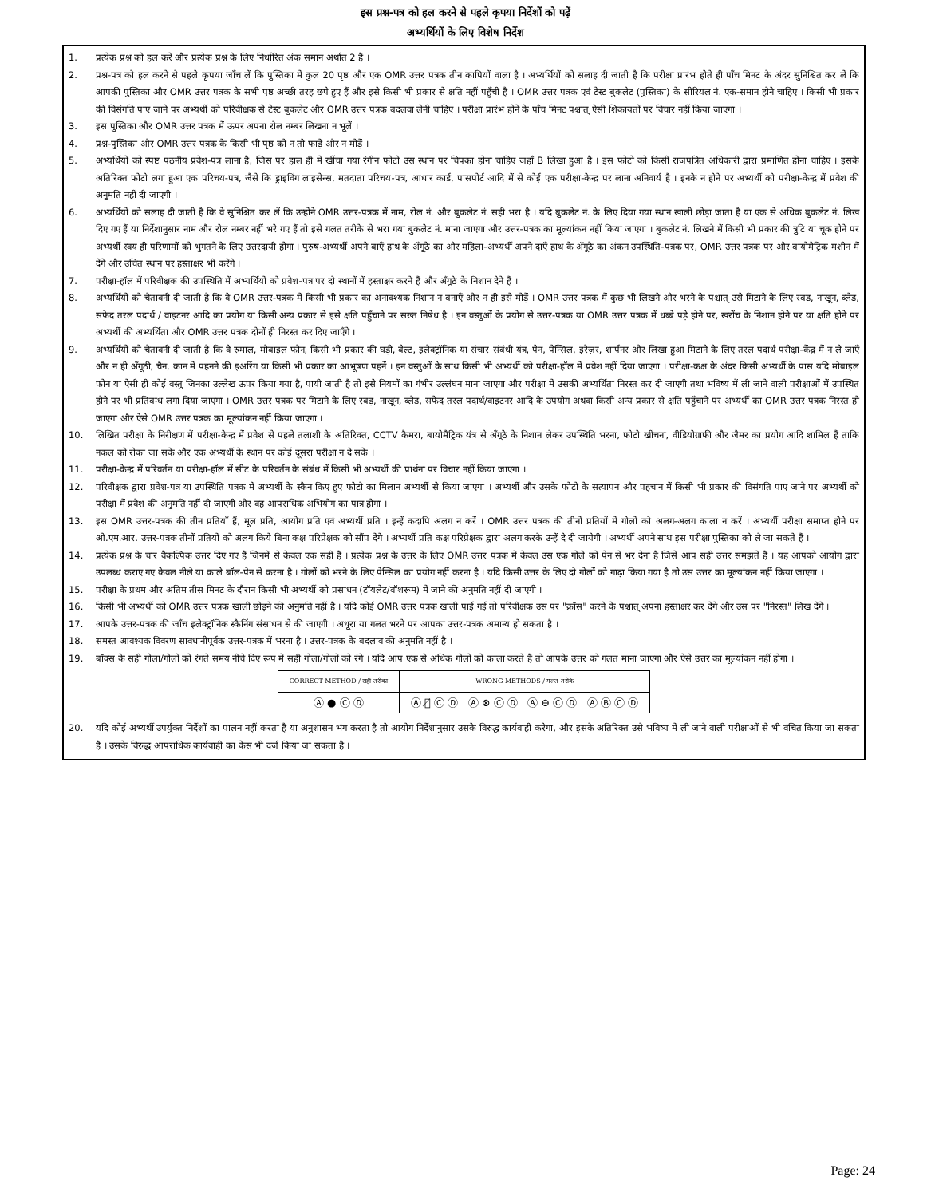इस प्रश्न-पत्र को हल करने से पहले कृपया निर्देशों को पढ़ें
अभ्यर्थियों के लिए विशेष निर्देश
1. प्रत्येक प्रश्न को हल करें और प्रत्येक प्रश्न के लिए निर्धारित अंक समान अर्थात 2 हैं ।
2. प्रश्न-पत्र को हल करने से पहले कृपया जाँच लें कि पुस्तिका में कुल 20 पृष्ठ और एक OMR उत्तर पत्रक तीन कापियों वाला है । अभ्यर्थियों को सलाह दी जाती है कि परीक्षा प्रारंभ होते ही पाँच मिनट के अंदर सुनिश्चित कर लें कि आपकी पुस्तिका और OMR उत्तर पत्रक के सभी पृष्ठ अच्छी तरह छपे हुए हैं और इसे किसी भी प्रकार से क्षति नहीं पहुँची है । OMR उत्तर पत्रक एवं टेस्ट बुकलेट (पुस्तिका) के सीरियल नं. एक-समान होने चाहिए । किसी भी प्रकार की विसंगति पाए जाने पर अभ्यर्थी को परिवीक्षक से टेस्ट बुकलेट और OMR उत्तर पत्रक बदलवा लेनी चाहिए । परीक्षा प्रारंभ होने के पाँच मिनट पश्चात् ऐसी शिकायतों पर विचार नहीं किया जाएगा ।
3. इस पुस्तिका और OMR उत्तर पत्रक में ऊपर अपना रोल नम्बर लिखना न भूलें ।
4. प्रश्न-पुस्तिका और OMR उत्तर पत्रक के किसी भी पृष्ठ को न तो फाड़ें और न मोड़ें ।
5. अभ्यर्थियों को स्पष्ट पठनीय प्रवेश-पत्र लाना है, जिस पर हाल ही में खींचा गया रंगीन फोटो उस स्थान पर चिपका होना चाहिए जहाँ B लिखा हुआ है । इस फोटो को किसी राजपत्रित अधिकारी द्वारा प्रमाणित होना चाहिए । इसके अतिरिक्त फोटो लगा हुआ एक परिचय-पत्र, जैसे कि ड्राइविंग लाइसेन्स, मतदाता परिचय-पत्र, आधार कार्ड, पासपोर्ट आदि में से कोई एक परीक्षा-केन्द्र पर लाना अनिवार्य है । इनके न होने पर अभ्यर्थी को परीक्षा-केन्द्र में प्रवेश की अनुमति नहीं दी जाएगी ।
6. अभ्यर्थियों को सलाह दी जाती है कि वे सुनिश्चित कर लें कि उन्होंने OMR उत्तर-पत्रक में नाम, रोल नं. और बुकलेट नं. सही भरा है । यदि बुकलेट नं. के लिए दिया गया स्थान खाली छोड़ा जाता है या एक से अधिक बुकलेट नं. लिख दिए गए हैं या निर्देशानुसार नाम और रोल नम्बर नहीं भरे गए हैं तो इसे गलत तरीके से भरा गया बुकलेट नं. माना जाएगा और उत्तर-पत्रक का मूल्यांकन नहीं किया जाएगा । बुकलेट नं. लिखने में किसी भी प्रकार की त्रुटि या चूक होने पर अभ्यर्थी स्वयं ही परिणामों को भुगतने के लिए उत्तरदायी होगा । पुरुष-अभ्यर्थी अपने बाएँ हाथ के अँगूठे का और महिला-अभ्यर्थी अपने दाएँ हाथ के अँगूठे का अंकन उपस्थिति-पत्रक पर, OMR उत्तर पत्रक पर और बायोमैट्रिक मशीन में देंगे और उचित स्थान पर हस्ताक्षर भी करेंगे ।
7. परीक्षा-हॉल में परिवीक्षक की उपस्थिति में अभ्यर्थियों को प्रवेश-पत्र पर दो स्थानों में हस्ताक्षर करने हैं और अँगूठे के निशान देने हैं ।
8. अभ्यर्थियों को चेतावनी दी जाती है कि वे OMR उत्तर-पत्रक में किसी भी प्रकार का अनावश्यक निशान न बनाएँ और न ही इसे मोड़ें । OMR उत्तर पत्रक में कुछ भी लिखने और भरने के पश्चात् उसे मिटाने के लिए रबड, नाखून, ब्लेड, सफेद तरल पदार्थ / वाइटनर आदि का प्रयोग या किसी अन्य प्रकार से इसे क्षति पहुँचाने पर सख़्त निषेध है । इन वस्तुओं के प्रयोग से उत्तर-पत्रक या OMR उत्तर पत्रक में धब्बे पड़े होने पर, खरोंच के निशान होने पर या क्षति होने पर अभ्यर्थी की अभ्यर्थिता और OMR उत्तर पत्रक दोनों ही निरस्त कर दिए जाएँगे ।
9. अभ्यर्थियों को चेतावनी दी जाती है कि वे रुमाल, मोबाइल फोन, किसी भी प्रकार की घड़ी, बेल्ट, इलेक्ट्रॉनिक या संचार संबंधी यंत्र, पेन, पेन्सिल, इरेज़र, शार्पनर और लिखा हुआ मिटाने के लिए तरल पदार्थ परीक्षा-केंद्र में न ले जाएँ और न ही अँगूठी, चैन, कान में पहनने की इअरिंग या किसी भी प्रकार का आभूषण पहनें । इन वस्तुओं के साथ किसी भी अभ्यर्थी को परीक्षा-हॉल में प्रवेश नहीं दिया जाएगा । परीक्षा-कक्ष के अंदर किसी अभ्यर्थी के पास यदि मोबाइल फोन या ऐसी ही कोई वस्तु जिनका उल्लेख ऊपर किया गया है, पायी जाती है तो इसे नियमों का गंभीर उल्लंघन माना जाएगा और परीक्षा में उसकी अभ्यर्थिता निरस्त कर दी जाएगी तथा भविष्य में ली जाने वाली परीक्षाओं में उपस्थित होने पर भी प्रतिबन्ध लगा दिया जाएगा । OMR उत्तर पत्रक पर मिटाने के लिए रबड़, नाखून, ब्लेड, सफेद तरल पदार्थ/वाइटनर आदि के उपयोग अथवा किसी अन्य प्रकार से क्षति पहुँचाने पर अभ्यर्थी का OMR उत्तर पत्रक निरस्त हो जाएगा और ऐसे OMR उत्तर पत्रक का मूल्यांकन नहीं किया जाएगा ।
10. लिखित परीक्षा के निरीक्षण में परीक्षा-केन्द्र में प्रवेश से पहले तलाशी के अतिरिक्त, CCTV कैमरा, बायोमैट्रिक यंत्र से अँगूठे के निशान लेकर उपस्थिति भरना, फोटो खींचना, वीडियोग्राफी और जैमर का प्रयोग आदि शामिल हैं ताकि नकल को रोका जा सके और एक अभ्यर्थी के स्थान पर कोई दूसरा परीक्षा न दे सके ।
11. परीक्षा-केन्द्र में परिवर्तन या परीक्षा-हॉल में सीट के परिवर्तन के संबंध में किसी भी अभ्यर्थी की प्रार्थना पर विचार नहीं किया जाएगा ।
12. परिवीक्षक द्वारा प्रवेश-पत्र या उपस्थिति पत्रक में अभ्यर्थी के स्कैन किए हुए फोटो का मिलान अभ्यर्थी से किया जाएगा । अभ्यर्थी और उसके फोटो के सत्यापन और पहचान में किसी भी प्रकार की विसंगति पाए जाने पर अभ्यर्थी को परीक्षा में प्रवेश की अनुमति नहीं दी जाएगी और वह आपराधिक अभियोग का पात्र होगा ।
13. इस OMR उत्तर-पत्रक की तीन प्रतियाँ हैं, मूल प्रति, आयोग प्रति एवं अभ्यर्थी प्रति । इन्हें कदापि अलग न करें । OMR उत्तर पत्रक की तीनों प्रतियों में गोलों को अलग-अलग काला न करें । अभ्यर्थी परीक्षा समाप्त होने पर ओ.एम.आर. उत्तर-पत्रक तीनों प्रतियों को अलग किये बिना कक्ष परिप्रेक्षक को सौंप देंगे । अभ्यर्थी प्रति कक्ष परिप्रेक्षक द्वारा अलग करके उन्हें दे दी जायेगी । अभ्यर्थी अपने साथ इस परीक्षा पुस्तिका को ले जा सकते हैं ।
14. प्रत्येक प्रश्न के चार वैकल्पिक उत्तर दिए गए हैं जिनमें से केवल एक सही है । प्रत्येक प्रश्न के उत्तर के लिए OMR उत्तर पत्रक में केवल उस एक गोले को पेन से भर देना है जिसे आप सही उत्तर समझते हैं । यह आपको आयोग द्वारा उपलब्ध कराए गए केवल नीले या काले बॉल-पेन से करना है । गोलों को भरने के लिए पेन्सिल का प्रयोग नहीं करना है । यदि किसी उत्तर के लिए दो गोलों को गाढ़ा किया गया है तो उस उत्तर का मूल्यांकन नहीं किया जाएगा ।
15. परीक्षा के प्रथम और अंतिम तीस मिनट के दौरान किसी भी अभ्यर्थी को प्रसाधन (टॉयलेट/वॉशरूम) में जाने की अनुमति नहीं दी जाएगी ।
16. किसी भी अभ्यर्थी को OMR उत्तर पत्रक खाली छोड़ने की अनुमति नहीं है । यदि कोई OMR उत्तर पत्रक खाली पाई गई तो परिवीक्षक उस पर "क्रॉस" करने के पश्चात् अपना हस्ताक्षर कर देंगे और उस पर "निरस्त" लिख देंगे ।
17. आपके उत्तर-पत्रक की जाँच इलेक्ट्रॉनिक स्कैनिंग संसाधन से की जाएगी । अधूरा या गलत भरने पर आपका उत्तर-पत्रक अमान्य हो सकता है ।
18. समस्त आवश्यक विवरण सावधानीपूर्वक उत्तर-पत्रक में भरना है । उत्तर-पत्रक के बदलाव की अनुमति नहीं है ।
19. बॉक्स के सही गोला/गोलों को रंगते समय नीचे दिए रूप में सही गोला/गोलों को रंगे । यदि आप एक से अधिक गोलों को काला करते हैं तो आपके उत्तर को गलत माना जाएगा और ऐसे उत्तर का मूल्यांकन नहीं होगा ।
| CORRECT METHOD / सही तरीका | WRONG METHODS / गलत तरीके |
| --- | --- |
| Ⓐ ● Ⓒ Ⓓ | Ⓐ Ⓑ̸ Ⓒ Ⓓ Ⓐ ⊗ Ⓒ Ⓓ Ⓐ ⊖ Ⓒ Ⓓ Ⓐ Ⓑ Ⓒ Ⓓ |
20. यदि कोई अभ्यर्थी उपर्युक्त निर्देशों का पालन नहीं करता है या अनुशासन भंग करता है तो आयोग निर्देशानुसार उसके विरुद्ध कार्यवाही करेगा, और इसके अतिरिक्त उसे भविष्य में ली जाने वाली परीक्षाओं से भी वंचित किया जा सकता है । उसके विरुद्ध आपराधिक कार्यवाही का केस भी दर्ज किया जा सकता है ।
Page: 24